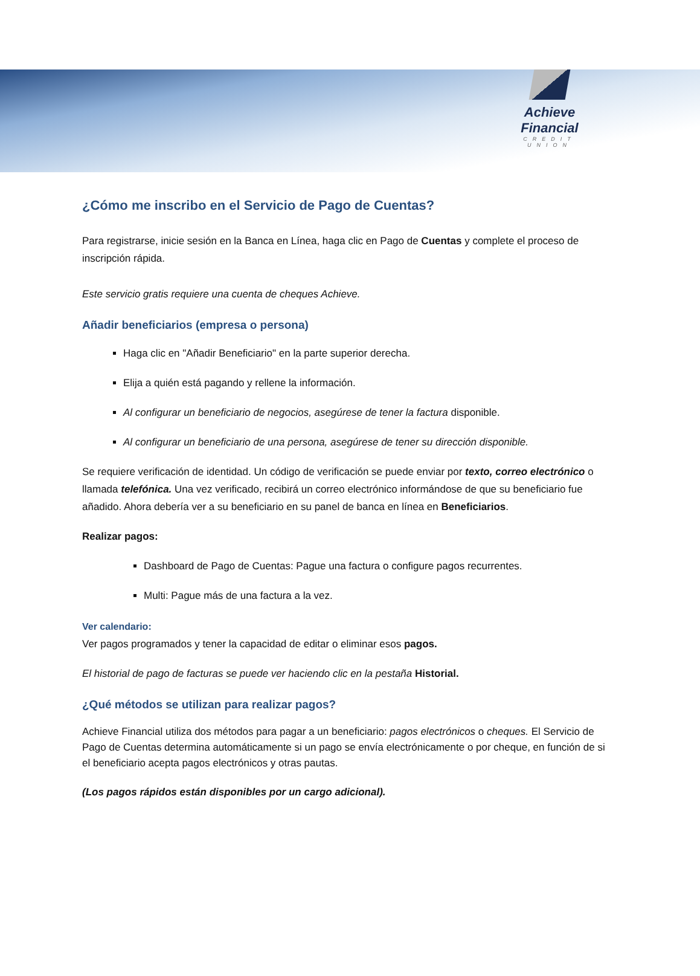Achieve Financial
CREDIT UNION
¿Cómo me inscribo en el Servicio de Pago de Cuentas?
Para registrarse, inicie sesión en la Banca en Línea, haga clic en Pago de Cuentas y complete el proceso de inscripción rápida.
Este servicio gratis requiere una cuenta de cheques Achieve.
Añadir beneficiarios (empresa o persona)
Haga clic en "Añadir Beneficiario" en la parte superior derecha.
Elija a quién está pagando y rellene la información.
Al configurar un beneficiario de negocios, asegúrese de tener la factura disponible.
Al configurar un beneficiario de una persona, asegúrese de tener su dirección disponible.
Se requiere verificación de identidad. Un código de verificación se puede enviar por texto, correo electrónico o llamada telefónica. Una vez verificado, recibirá un correo electrónico informándose de que su beneficiario fue añadido. Ahora debería ver a su beneficiario en su panel de banca en línea en Beneficiarios.
Realizar pagos:
Dashboard de Pago de Cuentas: Pague una factura o configure pagos recurrentes.
Multi: Pague más de una factura a la vez.
Ver calendario:
Ver pagos programados y tener la capacidad de editar o eliminar esos pagos.
El historial de pago de facturas se puede ver haciendo clic en la pestaña Historial.
¿Qué métodos se utilizan para realizar pagos?
Achieve Financial utiliza dos métodos para pagar a un beneficiario: pagos electrónicos o cheques. El Servicio de Pago de Cuentas determina automáticamente si un pago se envía electrónicamente o por cheque, en función de si el beneficiario acepta pagos electrónicos y otras pautas.
(Los pagos rápidos están disponibles por un cargo adicional).